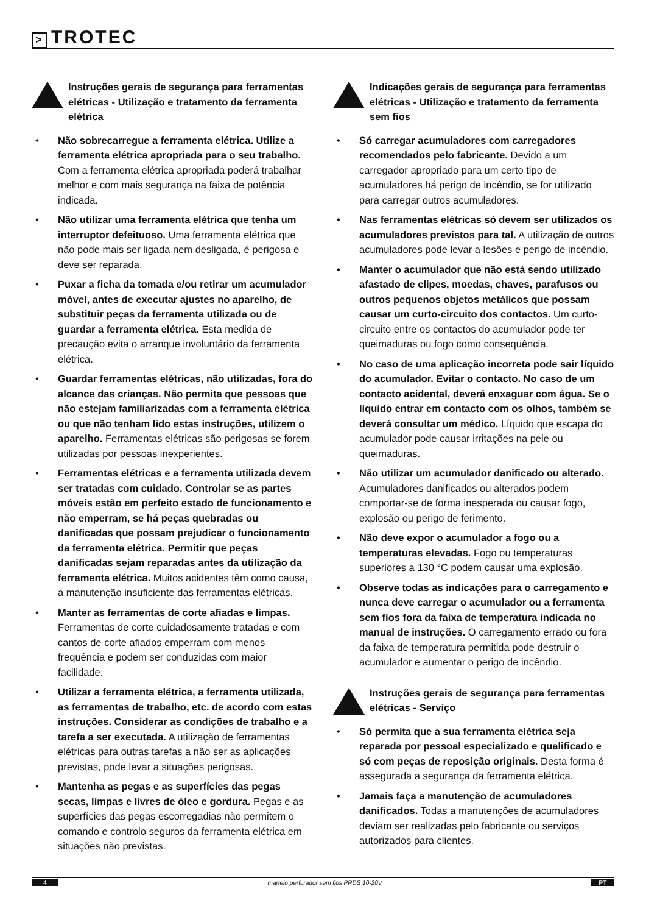> TROTEC
Instruções gerais de segurança para ferramentas elétricas - Utilização e tratamento da ferramenta elétrica
• Não sobrecarregue a ferramenta elétrica. Utilize a ferramenta elétrica apropriada para o seu trabalho. Com a ferramenta elétrica apropriada poderá trabalhar melhor e com mais segurança na faixa de potência indicada.
• Não utilizar uma ferramenta elétrica que tenha um interruptor defeituoso. Uma ferramenta elétrica que não pode mais ser ligada nem desligada, é perigosa e deve ser reparada.
• Puxar a ficha da tomada e/ou retirar um acumulador móvel, antes de executar ajustes no aparelho, de substituir peças da ferramenta utilizada ou de guardar a ferramenta elétrica. Esta medida de precaução evita o arranque involuntário da ferramenta elétrica.
• Guardar ferramentas elétricas, não utilizadas, fora do alcance das crianças. Não permita que pessoas que não estejam familiarizadas com a ferramenta elétrica ou que não tenham lido estas instruções, utilizem o aparelho. Ferramentas elétricas são perigosas se forem utilizadas por pessoas inexperientes.
• Ferramentas elétricas e a ferramenta utilizada devem ser tratadas com cuidado. Controlar se as partes móveis estão em perfeito estado de funcionamento e não emperram, se há peças quebradas ou danificadas que possam prejudicar o funcionamento da ferramenta elétrica. Permitir que peças danificadas sejam reparadas antes da utilização da ferramenta elétrica. Muitos acidentes têm como causa, a manutenção insuficiente das ferramentas elétricas.
• Manter as ferramentas de corte afiadas e limpas. Ferramentas de corte cuidadosamente tratadas e com cantos de corte afiados emperram com menos frequência e podem ser conduzidas com maior facilidade.
• Utilizar a ferramenta elétrica, a ferramenta utilizada, as ferramentas de trabalho, etc. de acordo com estas instruções. Considerar as condições de trabalho e a tarefa a ser executada. A utilização de ferramentas elétricas para outras tarefas a não ser as aplicações previstas, pode levar a situações perigosas.
• Mantenha as pegas e as superfícies das pegas secas, limpas e livres de óleo e gordura. Pegas e as superfícies das pegas escorregadias não permitem o comando e controlo seguros da ferramenta elétrica em situações não previstas.
Indicações gerais de segurança para ferramentas elétricas - Utilização e tratamento da ferramenta sem fios
• Só carregar acumuladores com carregadores recomendados pelo fabricante. Devido a um carregador apropriado para um certo tipo de acumuladores há perigo de incêndio, se for utilizado para carregar outros acumuladores.
• Nas ferramentas elétricas só devem ser utilizados os acumuladores previstos para tal. A utilização de outros acumuladores pode levar a lesões e perigo de incêndio.
• Manter o acumulador que não está sendo utilizado afastado de clipes, moedas, chaves, parafusos ou outros pequenos objetos metálicos que possam causar um curto-circuito dos contactos. Um curto-circuito entre os contactos do acumulador pode ter queimaduras ou fogo como consequência.
• No caso de uma aplicação incorreta pode sair líquido do acumulador. Evitar o contacto. No caso de um contacto acidental, deverá enxaguar com água. Se o líquido entrar em contacto com os olhos, também se deverá consultar um médico. Líquido que escapa do acumulador pode causar irritações na pele ou queimaduras.
• Não utilizar um acumulador danificado ou alterado. Acumuladores danificados ou alterados podem comportar-se de forma inesperada ou causar fogo, explosão ou perigo de ferimento.
• Não deve expor o acumulador a fogo ou a temperaturas elevadas. Fogo ou temperaturas superiores a 130 °C podem causar uma explosão.
• Observe todas as indicações para o carregamento e nunca deve carregar o acumulador ou a ferramenta sem fios fora da faixa de temperatura indicada no manual de instruções. O carregamento errado ou fora da faixa de temperatura permitida pode destruir o acumulador e aumentar o perigo de incêndio.
Instruções gerais de segurança para ferramentas elétricas - Serviço
• Só permita que a sua ferramenta elétrica seja reparada por pessoal especializado e qualificado e só com peças de reposição originais. Desta forma é assegurada a segurança da ferramenta elétrica.
• Jamais faça a manutenção de acumuladores danificados. Todas a manutenções de acumuladores deviam ser realizadas pelo fabricante ou serviços autorizados para clientes.
4
martelo perfurador sem fios PRDS 10-20V
PT